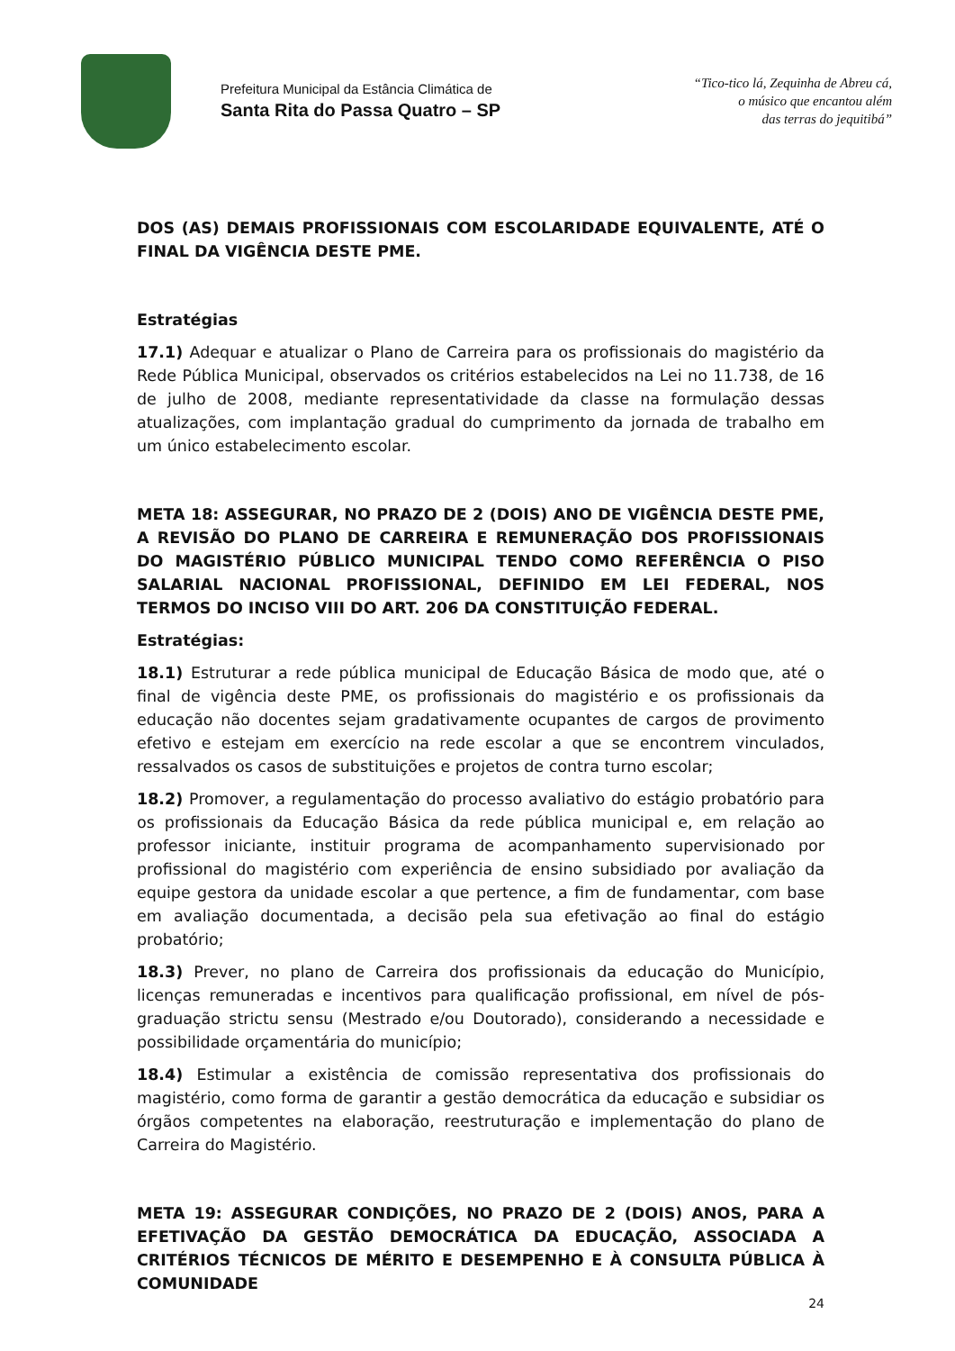Prefeitura Municipal da Estância Climática de
Santa Rita do Passa Quatro – SP
“Tico-tico lá, Zequinha de Abreu cá,
o músico que encantou além
das terras do jequitibá”
DOS (AS) DEMAIS PROFISSIONAIS COM ESCOLARIDADE EQUIVALENTE, ATÉ O FINAL DA VIGÊNCIA DESTE PME.
Estratégias
17.1) Adequar e atualizar o Plano de Carreira para os profissionais do magistério da Rede Pública Municipal, observados os critérios estabelecidos na Lei no 11.738, de 16 de julho de 2008, mediante representatividade da classe na formulação dessas atualizações, com implantação gradual do cumprimento da jornada de trabalho em um único estabelecimento escolar.
META 18: ASSEGURAR, NO PRAZO DE 2 (DOIS) ANO DE VIGÊNCIA DESTE PME, A REVISÃO DO PLANO DE CARREIRA E REMUNERAÇÃO DOS PROFISSIONAIS DO MAGISTÉRIO PÚBLICO MUNICIPAL TENDO COMO REFERÊNCIA O PISO SALARIAL NACIONAL PROFISSIONAL, DEFINIDO EM LEI FEDERAL, NOS TERMOS DO INCISO VIII DO ART. 206 DA CONSTITUIÇÃO FEDERAL.
Estratégias:
18.1) Estruturar a rede pública municipal de Educação Básica de modo que, até o final de vigência deste PME, os profissionais do magistério e os profissionais da educação não docentes sejam gradativamente ocupantes de cargos de provimento efetivo e estejam em exercício na rede escolar a que se encontrem vinculados, ressalvados os casos de substituições e projetos de contra turno escolar;
18.2) Promover, a regulamentação do processo avaliativo do estágio probatório para os profissionais da Educação Básica da rede pública municipal e, em relação ao professor iniciante, instituir programa de acompanhamento supervisionado por profissional do magistério com experiência de ensino subsidiado por avaliação da equipe gestora da unidade escolar a que pertence, a fim de fundamentar, com base em avaliação documentada, a decisão pela sua efetivação ao final do estágio probatório;
18.3) Prever, no plano de Carreira dos profissionais da educação do Município, licenças remuneradas e incentivos para qualificação profissional, em nível de pós-graduação strictu sensu (Mestrado e/ou Doutorado), considerando a necessidade e possibilidade orçamentária do município;
18.4) Estimular a existência de comissão representativa dos profissionais do magistério, como forma de garantir a gestão democrática da educação e subsidiar os órgãos competentes na elaboração, reestruturação e implementação do plano de Carreira do Magistério.
META 19: ASSEGURAR CONDIÇÕES, NO PRAZO DE 2 (DOIS) ANOS, PARA A EFETIVAÇÃO DA GESTÃO DEMOCRÁTICA DA EDUCAÇÃO, ASSOCIADA A CRITÉRIOS TÉCNICOS DE MÉRITO E DESEMPENHO E À CONSULTA PÚBLICA À COMUNIDADE
24